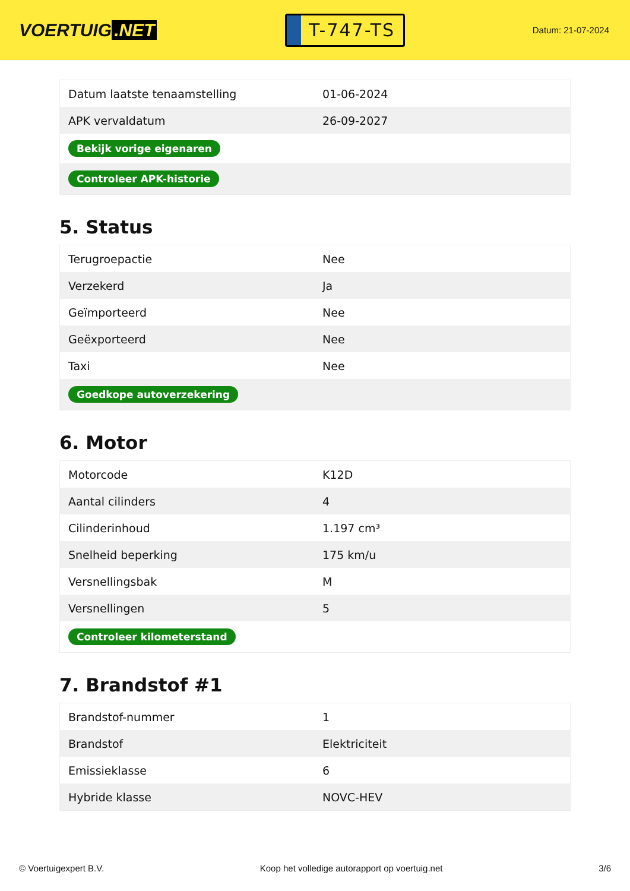VOERTUIG.NET
T-747-TS
Datum: 21-07-2024
| Datum laatste tenaamstelling | 01-06-2024 |
| APK vervaldatum | 26-09-2027 |
| Bekijk vorige eigenaren | |
| Controleer APK-historie | |
5. Status
| Terugroepactie | Nee |
| Verzekerd | Ja |
| Geïmporteerd | Nee |
| Geëxporteerd | Nee |
| Taxi | Nee |
| Goedkope autoverzekering | |
6. Motor
| Motorcode | K12D |
| Aantal cilinders | 4 |
| Cilinderinhoud | 1.197 cm³ |
| Snelheid beperking | 175 km/u |
| Versnellingsbak | M |
| Versnellingen | 5 |
| Controleer kilometerstand | |
7. Brandstof #1
| Brandstof-nummer | 1 |
| Brandstof | Elektriciteit |
| Emissieklasse | 6 |
| Hybride klasse | NOVC-HEV |
© Voertuigexpert B.V. Koop het volledige autorapport op voertuig.net 3/6